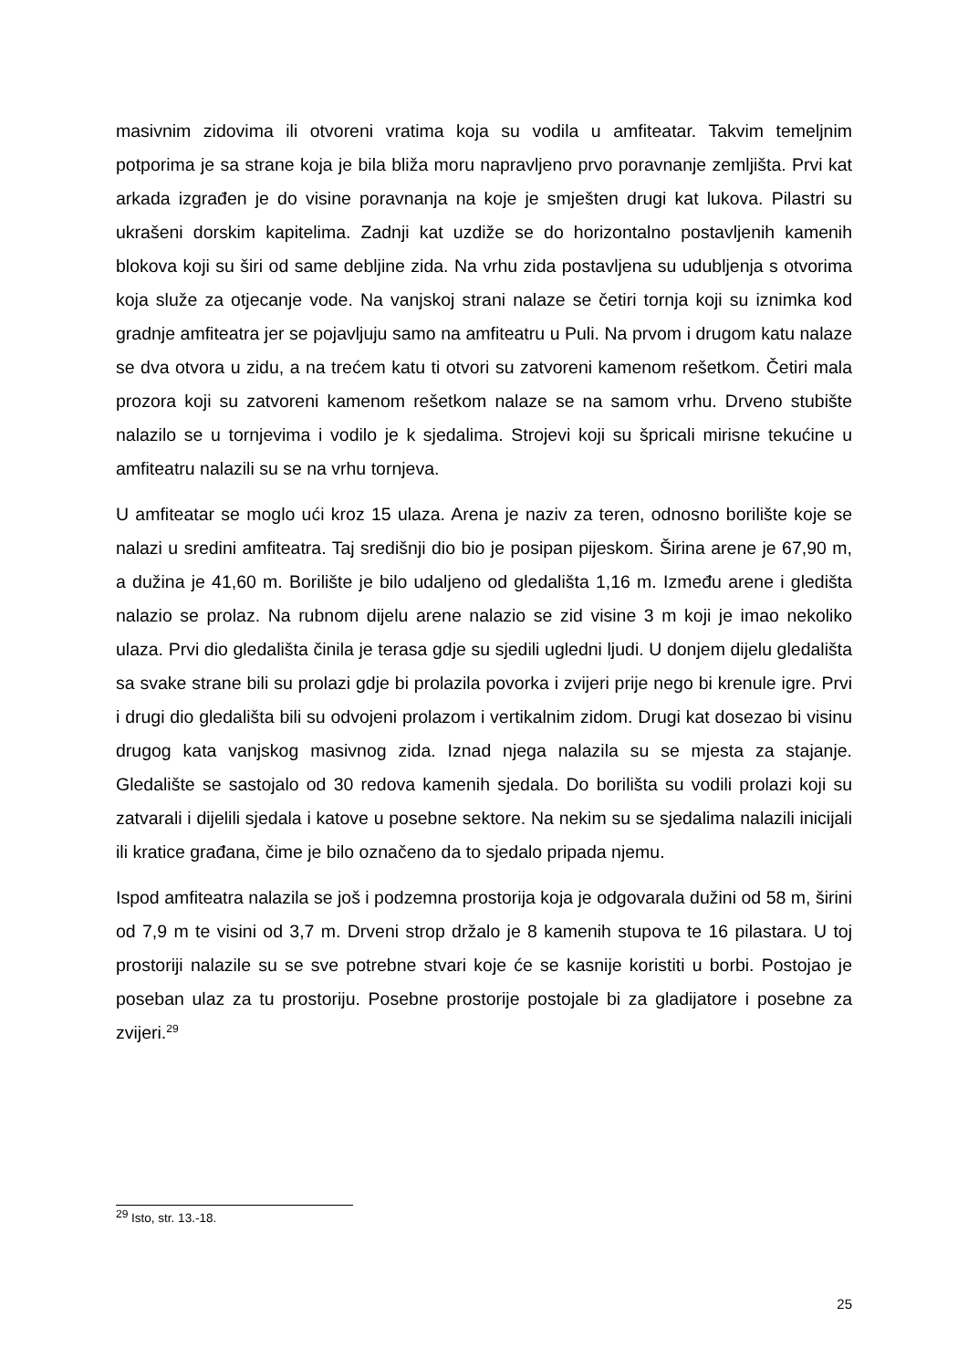masivnim zidovima ili otvoreni vratima koja su vodila u amfiteatar. Takvim temeljnim potporima je sa strane koja je bila bliža moru napravljeno prvo poravnanje zemljišta. Prvi kat arkada izgrađen je do visine poravnanja na koje je smješten drugi kat lukova. Pilastri su ukrašeni dorskim kapitelima. Zadnji kat uzdiže se do horizontalno postavljenih kamenih blokova koji su širi od same debljine zida. Na vrhu zida postavljena su udubljenja s otvorima koja služe za otjecanje vode. Na vanjskoj strani nalaze se četiri tornja koji su iznimka kod gradnje amfiteatra jer se pojavljuju samo na amfiteatru u Puli. Na prvom i drugom katu nalaze se dva otvora u zidu, a na trećem katu ti otvori su zatvoreni kamenom rešetkom. Četiri mala prozora koji su zatvoreni kamenom rešetkom nalaze se na samom vrhu. Drveno stubište nalazilo se u tornjevima i vodilo je k sjedalima. Strojevi koji su špricali mirisne tekućine u amfiteatru nalazili su se na vrhu tornjeva.
U amfiteatar se moglo ući kroz 15 ulaza. Arena je naziv za teren, odnosno borilište koje se nalazi u sredini amfiteatra. Taj središnji dio bio je posipan pijeskom. Širina arene je 67,90 m, a dužina je 41,60 m. Borilište je bilo udaljeno od gledališta 1,16 m. Između arene i gledišta nalazio se prolaz. Na rubnom dijelu arene nalazio se zid visine 3 m koji je imao nekoliko ulaza. Prvi dio gledališta činila je terasa gdje su sjedili ugledni ljudi. U donjem dijelu gledališta sa svake strane bili su prolazi gdje bi prolazila povorka i zvijeri prije nego bi krenule igre. Prvi i drugi dio gledališta bili su odvojeni prolazom i vertikalnim zidom. Drugi kat dosezao bi visinu drugog kata vanjskog masivnog zida. Iznad njega nalazila su se mjesta za stajanje. Gledalište se sastojalo od 30 redova kamenih sjedala. Do borilišta su vodili prolazi koji su zatvarali i dijelili sjedala i katove u posebne sektore. Na nekim su se sjedalima nalazili inicijali ili kratice građana, čime je bilo označeno da to sjedalo pripada njemu.
Ispod amfiteatra nalazila se još i podzemna prostorija koja je odgovarala dužini od 58 m, širini od 7,9 m te visini od 3,7 m. Drveni strop držalo je 8 kamenih stupova te 16 pilastara. U toj prostoriji nalazile su se sve potrebne stvari koje će se kasnije koristiti u borbi. Postojao je poseban ulaz za tu prostoriju. Posebne prostorije postojale bi za gladijatore i posebne za zvijeri.<sup>29</sup>
<sup>29</sup> Isto, str. 13.-18.
25